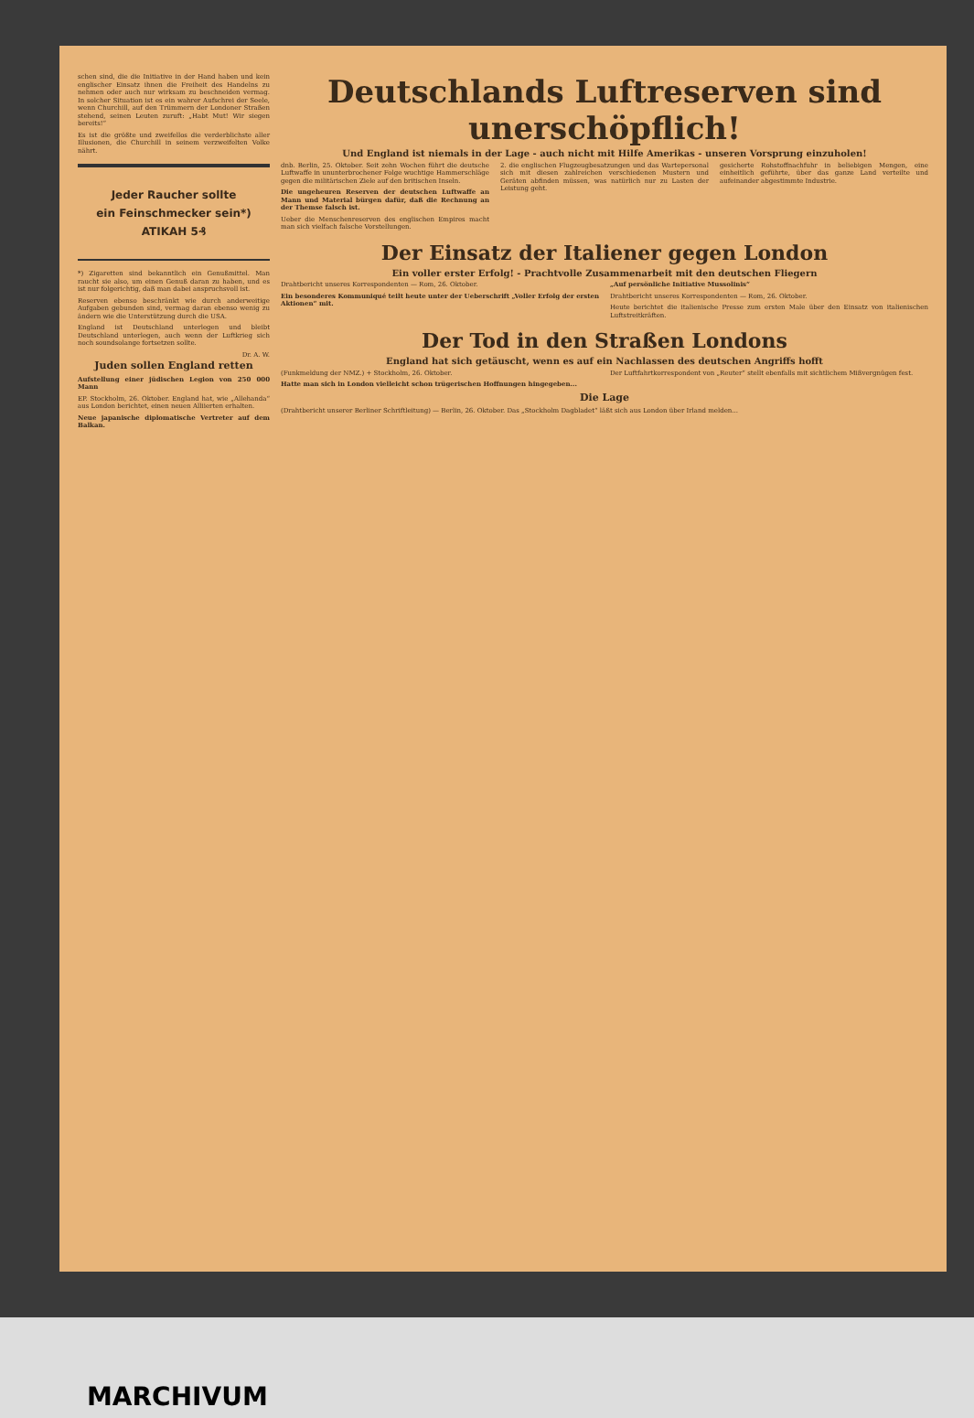schen sind, die die Initiative in der Hand haben und kein englischer Einsatz ihnen die Freiheit des Handelns zu nehmen oder auch nur wirksam zu beschneiden vermag. In solcher Situation ist es ein wahrer Aufschrei der Seele, wenn Churchill, auf den Trümmern der Londoner Straßen stehend, seinen Leuten zuruft: „Habt Mut! Wir siegen bereits!“
Es ist die größte und zweifellos die verderblichste aller Illusionen, die Churchill in seinem verzweifelten Volke nährt.
Jeder Raucher sollte
ein Feinschmecker sein*)
ATIKAH 5₰
*) Zigaretten sind bekanntlich ein Genußmittel. Man raucht sie also, um einen Genuß daran zu haben, und es ist nur folgerichtig, daß man dabei anspruchsvoll ist.
Reserven ebenso beschränkt wie durch anderweitige Aufgaben gebunden sind, vermag daran ebenso wenig zu ändern wie die Unterstützung durch die USA.
England ist Deutschland unterlegen und bleibt Deutschland unterlegen, auch wenn der Luftkrieg sich noch soundsolange fortsetzen sollte.
Dr. A. W.
Juden sollen England retten
Aufstellung einer jüdischen Legion von 250 000 Mann
EP. Stockholm, 26. Oktober. England hat, wie „Allehanda“ aus London berichtet, einen neuen Alliierten erhalten.
Neue japanische diplomatische Vertreter auf dem Balkan.
Deutschlands Luftreserven sind unerschöpflich!
Und England ist niemals in der Lage - auch nicht mit Hilfe Amerikas - unseren Vorsprung einzuholen!
dnb. Berlin, 25. Oktober. Seit zehn Wochen führt die deutsche Luftwaffe in ununterbrochener Folge wuchtige Hammerschläge gegen die militärischen Ziele auf den britischen Inseln.
Die ungeheuren Reserven der deutschen Luftwaffe an Mann und Material bürgen dafür, daß die Rechnung an der Themse falsch ist.
Ueber die Menschenreserven des englischen Empires macht man sich vielfach falsche Vorstellungen.
2. die englischen Flugzeugbesatzungen und das Wartepersonal sich mit diesen zahlreichen verschiedenen Mustern und Geräten abfinden müssen, was natürlich nur zu Lasten der Leistung geht.
gesicherte Rohstoffnachfuhr in beliebigen Mengen, eine einheitlich geführte, über das ganze Land verteilte und aufeinander abgestimmte Industrie.
Der Einsatz der Italiener gegen London
Ein voller erster Erfolg! - Prachtvolle Zusammenarbeit mit den deutschen Fliegern
Drahtbericht unseres Korrespondenten — Rom, 26. Oktober.
Ein besonderes Kommuniqué teilt heute unter der Ueberschrift „Voller Erfolg der ersten Aktionen“ mit.
„Auf persönliche Initiative Mussolinis“
Drahtbericht unseres Korrespondenten — Rom, 26. Oktober.
Heute berichtet die italienische Presse zum ersten Male über den Einsatz von italienischen Luftstreitkräften.
Der Tod in den Straßen Londons
England hat sich getäuscht, wenn es auf ein Nachlassen des deutschen Angriffs hofft
(Funkmeldung der NMZ.) + Stockholm, 26. Oktober.
Hatte man sich in London vielleicht schon trügerischen Hoffnungen hingegeben...
Der Luftfahrtkorrespondent von „Reuter“ stellt ebenfalls mit sichtlichem Mißvergnügen fest.
Die Lage
(Drahtbericht unserer Berliner Schriftleitung) — Berlin, 26. Oktober. Das „Stockholm Dagbladet“ läßt sich aus London über Irland melden...
MARCHIVUM